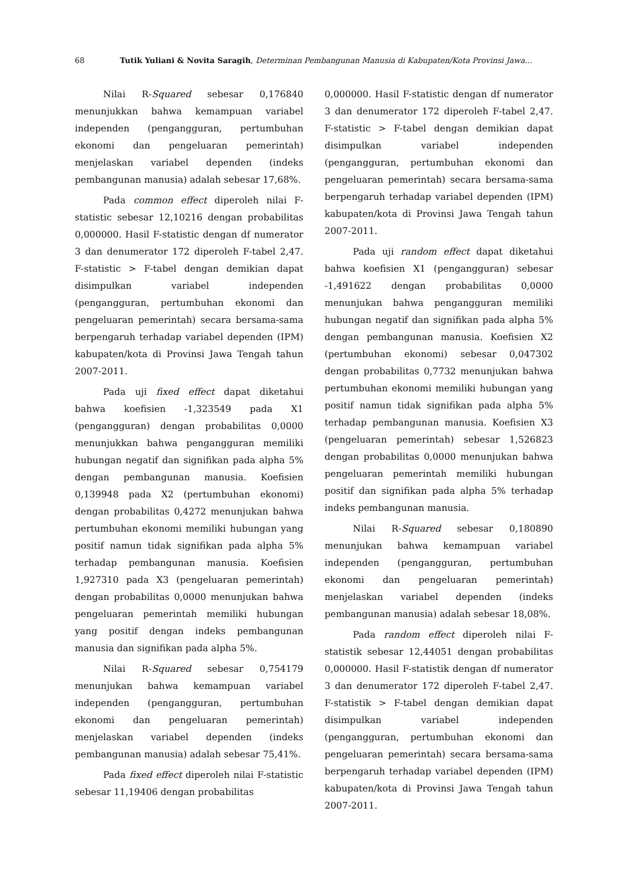68 Tutik Yuliani & Novita Saragih, Determinan Pembangunan Manusia di Kabupaten/Kota Provinsi Jawa...
Nilai R-Squared sebesar 0,176840 menunjukkan bahwa kemampuan variabel independen (pengangguran, pertumbuhan ekonomi dan pengeluaran pemerintah) menjelaskan variabel dependen (indeks pembangunan manusia) adalah sebesar 17,68%.
Pada common effect diperoleh nilai F-statistic sebesar 12,10216 dengan probabilitas 0,000000. Hasil F-statistic dengan df numerator 3 dan denumerator 172 diperoleh F-tabel 2,47. F-statistic > F-tabel dengan demikian dapat disimpulkan variabel independen (pengangguran, pertumbuhan ekonomi dan pengeluaran pemerintah) secara bersama-sama berpengaruh terhadap variabel dependen (IPM) kabupaten/kota di Provinsi Jawa Tengah tahun 2007-2011.
Pada uji fixed effect dapat diketahui bahwa koefisien -1,323549 pada X1 (pengangguran) dengan probabilitas 0,0000 menunjukkan bahwa pengangguran memiliki hubungan negatif dan signifikan pada alpha 5% dengan pembangunan manusia. Koefisien 0,139948 pada X2 (pertumbuhan ekonomi) dengan probabilitas 0,4272 menunjukan bahwa pertumbuhan ekonomi memiliki hubungan yang positif namun tidak signifikan pada alpha 5% terhadap pembangunan manusia. Koefisien 1,927310 pada X3 (pengeluaran pemerintah) dengan probabilitas 0,0000 menunjukan bahwa pengeluaran pemerintah memiliki hubungan yang positif dengan indeks pembangunan manusia dan signifikan pada alpha 5%.
Nilai R-Squared sebesar 0,754179 menunjukan bahwa kemampuan variabel independen (pengangguran, pertumbuhan ekonomi dan pengeluaran pemerintah) menjelaskan variabel dependen (indeks pembangunan manusia) adalah sebesar 75,41%.
Pada fixed effect diperoleh nilai F-statistic sebesar 11,19406 dengan probabilitas
0,000000. Hasil F-statistic dengan df numerator 3 dan denumerator 172 diperoleh F-tabel 2,47. F-statistic > F-tabel dengan demikian dapat disimpulkan variabel independen (pengangguran, pertumbuhan ekonomi dan pengeluaran pemerintah) secara bersama-sama berpengaruh terhadap variabel dependen (IPM) kabupaten/kota di Provinsi Jawa Tengah tahun 2007-2011.
Pada uji random effect dapat diketahui bahwa koefisien X1 (pengangguran) sebesar -1,491622 dengan probabilitas 0,0000 menunjukan bahwa pengangguran memiliki hubungan negatif dan signifikan pada alpha 5% dengan pembangunan manusia. Koefisien X2 (pertumbuhan ekonomi) sebesar 0,047302 dengan probabilitas 0,7732 menunjukan bahwa pertumbuhan ekonomi memiliki hubungan yang positif namun tidak signifikan pada alpha 5% terhadap pembangunan manusia. Koefisien X3 (pengeluaran pemerintah) sebesar 1,526823 dengan probabilitas 0,0000 menunjukan bahwa pengeluaran pemerintah memiliki hubungan positif dan signifikan pada alpha 5% terhadap indeks pembangunan manusia.
Nilai R-Squared sebesar 0,180890 menunjukan bahwa kemampuan variabel independen (pengangguran, pertumbuhan ekonomi dan pengeluaran pemerintah) menjelaskan variabel dependen (indeks pembangunan manusia) adalah sebesar 18,08%.
Pada random effect diperoleh nilai F-statistik sebesar 12,44051 dengan probabilitas 0,000000. Hasil F-statistik dengan df numerator 3 dan denumerator 172 diperoleh F-tabel 2,47. F-statistik > F-tabel dengan demikian dapat disimpulkan variabel independen (pengangguran, pertumbuhan ekonomi dan pengeluaran pemerintah) secara bersama-sama berpengaruh terhadap variabel dependen (IPM) kabupaten/kota di Provinsi Jawa Tengah tahun 2007-2011.